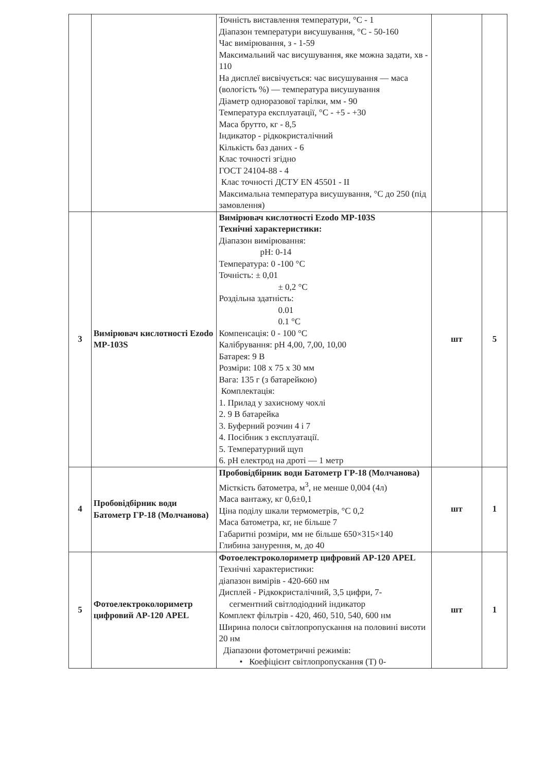| | | Точність виставлення температури, °С - 1 Діапазон температури висушування, °С - 50-160 Час вимірювання, з - 1-59 Максимальний час висушування, яке можна задати, хв - 110 На дисплеї висвічується: час висушування — маса (вологість %) — температура висушування Діаметр одноразової тарілки, мм - 90 Температура експлуатації, °С - +5 - +30 Маса брутто, кг - 8,5 Індикатор - рідкокристалічний Кількість баз даних - 6 Клас точності згідно ГОСТ 24104-88 - 4 Клас точності ДСТУ EN 45501 - II Максимальна температура висушування, °С до 250 (під замовлення) | | |
| 3 | Вимірювач кислотності Ezodo MP-103S | Вимірювач кислотності Ezodo MP-103S Технічні характеристики: Діапазон вимірювання: pH: 0-14 Температура: 0 -100 °С Точність: ± 0,01 ± 0,2 °С Роздільна здатність: 0.01 0.1 °С Компенсація: 0 - 100 °С Калібрування: pH 4,00, 7,00, 10,00 Батарея: 9 В Розміри: 108 х 75 х 30 мм Вага: 135 г (з батарейкою) Комплектація: 1. Прилад у захисному чохлі 2. 9 В батарейка 3. Буферний розчин 4 і 7 4. Посібник з експлуатації. 5. Температурний щуп 6. pH електрод на дроті — 1 метр | шт | 5 |
| 4 | Пробовідбірник води Батометр ГР-18 (Молчанова) | Пробовідбірник води Батометр ГР-18 (Молчанова) Місткість батометра, м<sup>3</sup>, не менше 0,004 (4л) Маса вантажу, кг 0,6±0,1 Ціна поділу шкали термометрів, °С 0,2 Маса батометра, кг, не більше 7 Габаритні розміри, мм не більше 650×315×140 Глибина занурення, м, до 40 | шт | 1 |
| 5 | Фотоелектроколориметр цифровий АР-120 APEL | Фотоелектроколориметр цифровий АР-120 APEL Технічні характеристики: діапазон вимірів - 420-660 нм Дисплей - Рідкокристалічний, 3,5 цифри, 7- сегментний світлодіодний індикатор Комплект фільтрів - 420, 460, 510, 540, 600 нм Ширина полоси світлопропускання на половині висоти 20 нм Діапазони фотометричні режимів: • Коефіцієнт світлопропускання (Т) 0- | шт | 1 |